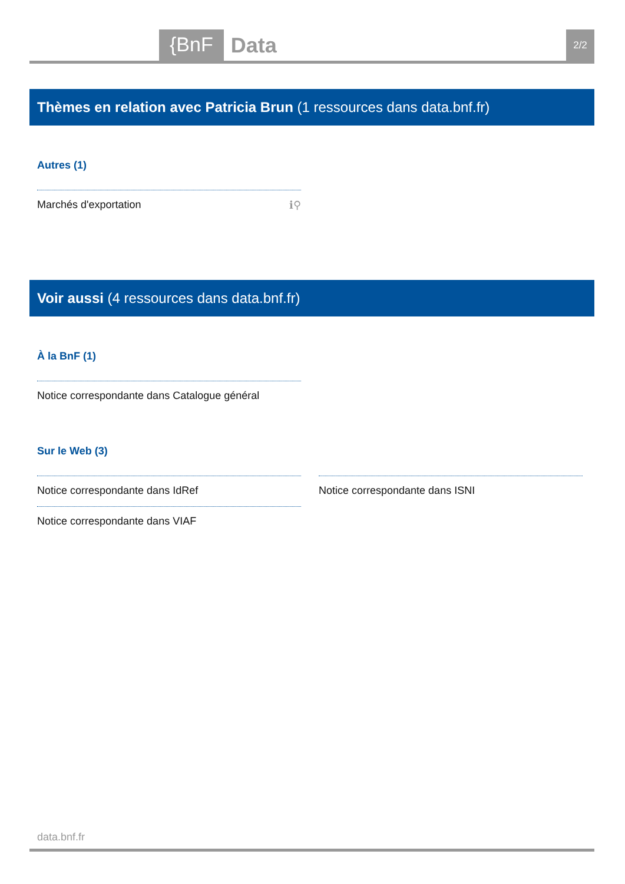{BnF Data 2/2
Thèmes en relation avec Patricia Brun (1 ressources dans data.bnf.fr)
Autres (1)
Marchés d'exportation ℹ⚲
Voir aussi (4 ressources dans data.bnf.fr)
À la BnF (1)
Notice correspondante dans Catalogue général
Sur le Web (3)
Notice correspondante dans IdRef Notice correspondante dans ISNI
Notice correspondante dans VIAF
data.bnf.fr